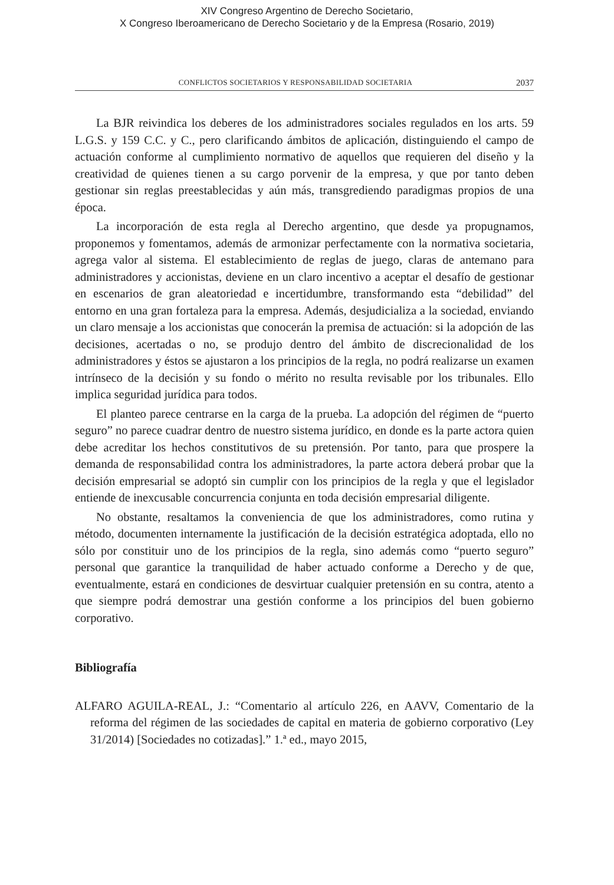XIV Congreso Argentino de Derecho Societario,
X Congreso Iberoamericano de Derecho Societario y de la Empresa (Rosario, 2019)
CONFLICTOS SOCIETARIOS Y RESPONSABILIDAD SOCIETARIA 2037
La BJR reivindica los deberes de los administradores sociales regulados en los arts. 59 L.G.S. y 159 C.C. y C., pero clarificando ámbitos de aplicación, distinguiendo el campo de actuación conforme al cumplimiento normativo de aquellos que requieren del diseño y la creatividad de quienes tienen a su cargo porvenir de la empresa, y que por tanto deben gestionar sin reglas preestablecidas y aún más, transgrediendo paradigmas propios de una época.
La incorporación de esta regla al Derecho argentino, que desde ya propugnamos, proponemos y fomentamos, además de armonizar perfectamente con la normativa societaria, agrega valor al sistema. El establecimiento de reglas de juego, claras de antemano para administradores y accionistas, deviene en un claro incentivo a aceptar el desafío de gestionar en escenarios de gran aleatoriedad e incertidumbre, transformando esta “debilidad” del entorno en una gran fortaleza para la empresa. Además, desjudicializa a la sociedad, enviando un claro mensaje a los accionistas que conocerán la premisa de actuación: si la adopción de las decisiones, acertadas o no, se produjo dentro del ámbito de discrecionalidad de los administradores y éstos se ajustaron a los principios de la regla, no podrá realizarse un examen intrínseco de la decisión y su fondo o mérito no resulta revisable por los tribunales. Ello implica seguridad jurídica para todos.
El planteo parece centrarse en la carga de la prueba. La adopción del régimen de “puerto seguro” no parece cuadrar dentro de nuestro sistema jurídico, en donde es la parte actora quien debe acreditar los hechos constitutivos de su pretensión. Por tanto, para que prospere la demanda de responsabilidad contra los administradores, la parte actora deberá probar que la decisión empresarial se adoptó sin cumplir con los principios de la regla y que el legislador entiende de inexcusable concurrencia conjunta en toda decisión empresarial diligente.
No obstante, resaltamos la conveniencia de que los administradores, como rutina y método, documenten internamente la justificación de la decisión estratégica adoptada, ello no sólo por constituir uno de los principios de la regla, sino además como “puerto seguro” personal que garantice la tranquilidad de haber actuado conforme a Derecho y de que, eventualmente, estará en condiciones de desvirtuar cualquier pretensión en su contra, atento a que siempre podrá demostrar una gestión conforme a los principios del buen gobierno corporativo.
Bibliografía
ALFARO AGUILA-REAL, J.: “Comentario al artículo 226, en AAVV, Comentario de la reforma del régimen de las sociedades de capital en materia de gobierno corporativo (Ley 31/2014) [Sociedades no cotizadas].” 1.ª ed., mayo 2015,